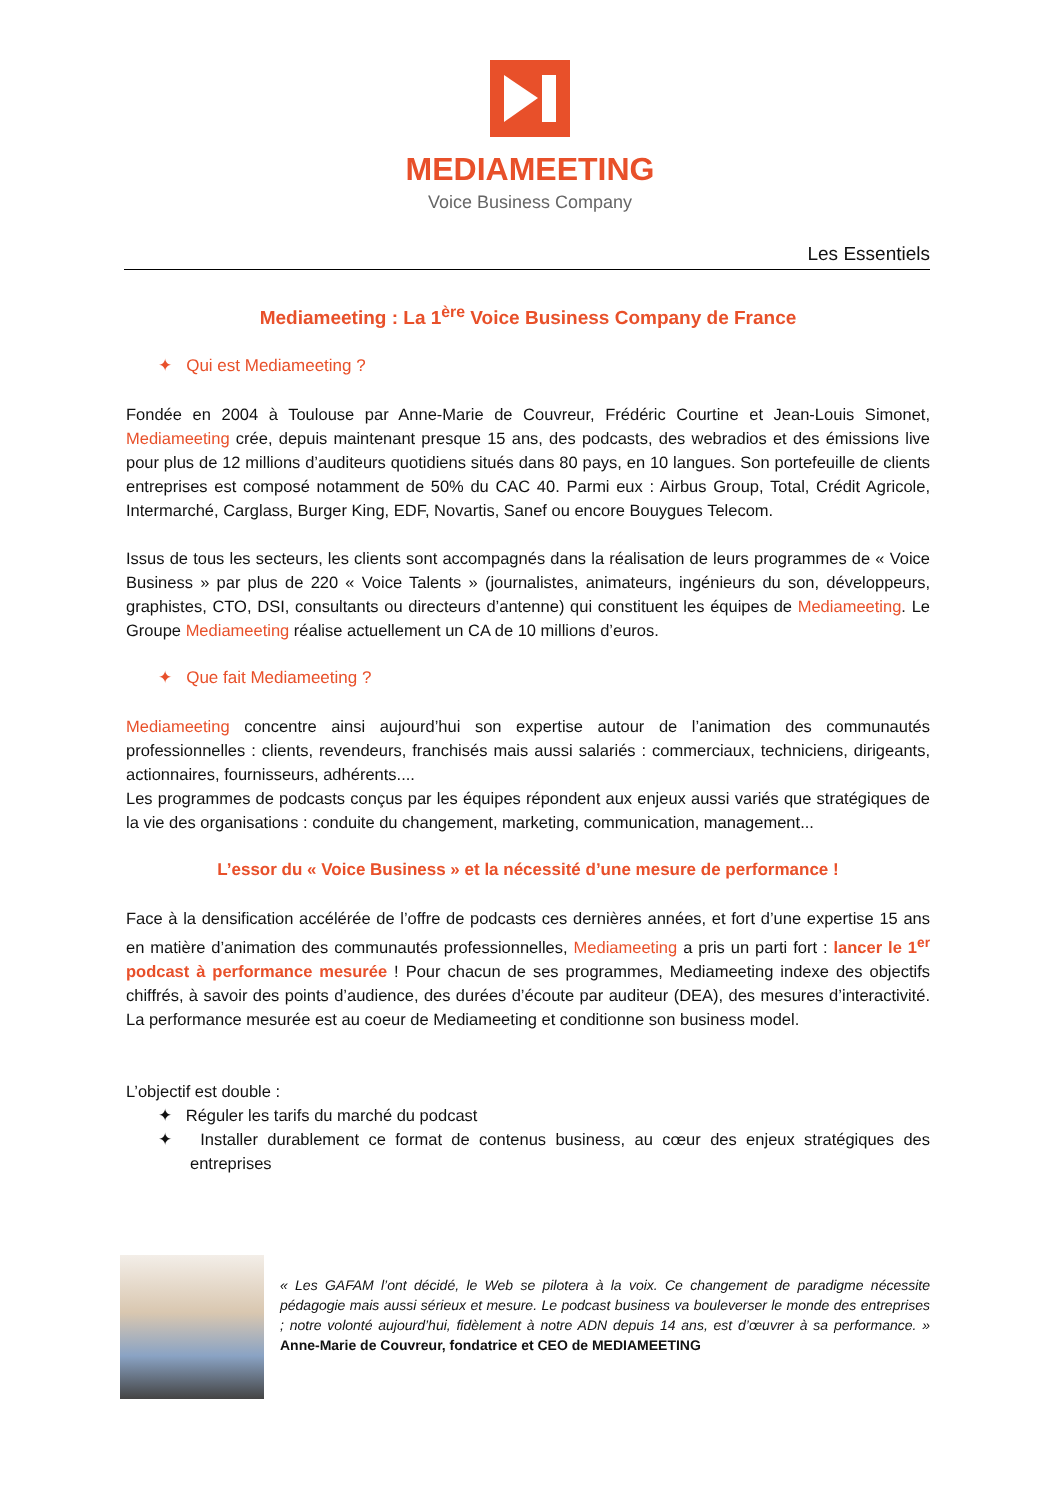MEDIAMEETING
Voice Business Company
Les Essentiels
Mediameeting : La 1<sup>ère</sup> Voice Business Company de France
✦ Qui est Mediameeting ?
Fondée en 2004 à Toulouse par Anne-Marie de Couvreur, Frédéric Courtine et Jean-Louis Simonet, Mediameeting crée, depuis maintenant presque 15 ans, des podcasts, des webradios et des émissions live pour plus de 12 millions d’auditeurs quotidiens situés dans 80 pays, en 10 langues. Son portefeuille de clients entreprises est composé notamment de 50% du CAC 40. Parmi eux : Airbus Group, Total, Crédit Agricole, Intermarché, Carglass, Burger King, EDF, Novartis, Sanef ou encore Bouygues Telecom.
Issus de tous les secteurs, les clients sont accompagnés dans la réalisation de leurs programmes de « Voice Business » par plus de 220 « Voice Talents » (journalistes, animateurs, ingénieurs du son, développeurs, graphistes, CTO, DSI, consultants ou directeurs d’antenne) qui constituent les équipes de Mediameeting. Le Groupe Mediameeting réalise actuellement un CA de 10 millions d’euros.
✦ Que fait Mediameeting ?
Mediameeting concentre ainsi aujourd’hui son expertise autour de l’animation des communautés professionnelles : clients, revendeurs, franchisés mais aussi salariés : commerciaux, techniciens, dirigeants, actionnaires, fournisseurs, adhérents....
Les programmes de podcasts conçus par les équipes répondent aux enjeux aussi variés que stratégiques de la vie des organisations : conduite du changement, marketing, communication, management...
L’essor du « Voice Business » et la nécessité d’une mesure de performance !
Face à la densification accélérée de l’offre de podcasts ces dernières années, et fort d’une expertise 15 ans en matière d’animation des communautés professionnelles, Mediameeting a pris un parti fort : lancer le 1<sup>er</sup> podcast à performance mesurée ! Pour chacun de ses programmes, Mediameeting indexe des objectifs chiffrés, à savoir des points d’audience, des durées d’écoute par auditeur (DEA), des mesures d’interactivité. La performance mesurée est au coeur de Mediameeting et conditionne son business model.
L’objectif est double :
✦ Réguler les tarifs du marché du podcast
✦ Installer durablement ce format de contenus business, au cœur des enjeux stratégiques des entreprises
« Les GAFAM l’ont décidé, le Web se pilotera à la voix. Ce changement de paradigme nécessite pédagogie mais aussi sérieux et mesure. Le podcast business va bouleverser le monde des entreprises ; notre volonté aujourd’hui, fidèlement à notre ADN depuis 14 ans, est d’œuvrer à sa performance. » Anne-Marie de Couvreur, fondatrice et CEO de MEDIAMEETING